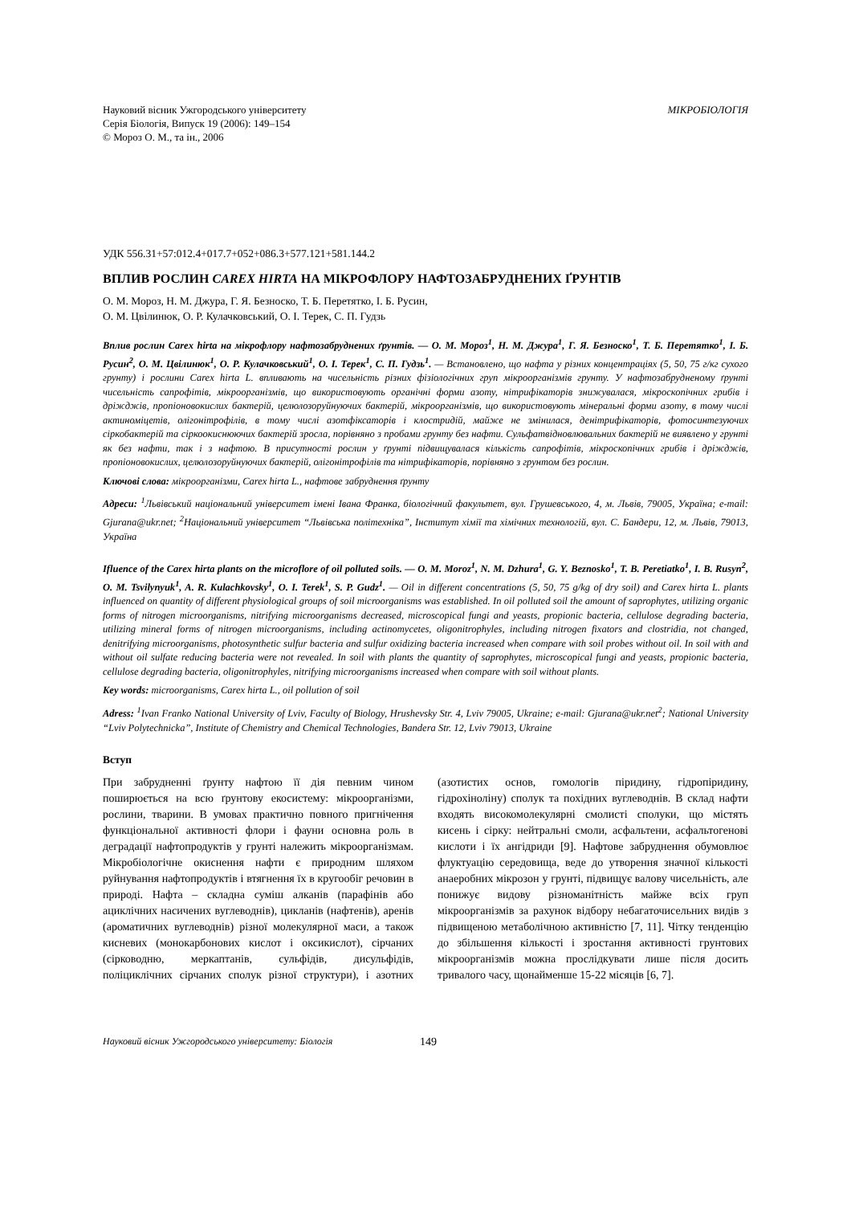Науковий вісник Ужгородського університету
Серія Біологія, Випуск 19 (2006): 149–154
© Мороз О. М., та ін., 2006
МІКРОБІОЛОГІЯ
УДК 556.31+57:012.4+017.7+052+086.3+577.121+581.144.2
ВПЛИВ РОСЛИН CAREX HIRTA НА МІКРОФЛОРУ НАФТОЗАБРУДНЕНИХ ҐРУНТІВ
О. М. Мороз, Н. М. Джура, Г. Я. Безноско, Т. Б. Перетятко, І. Б. Русин,
О. М. Цвілинюк, О. Р. Кулачковський, О. І. Терек, С. П. Гудзь
Вплив рослин Carex hirta на мікрофлору нафтозабруднених ґрунтів. — О. М. Мороз<sup>1</sup>, Н. М. Джура<sup>1</sup>, Г. Я. Безноско<sup>1</sup>, Т. Б. Перетятко<sup>1</sup>, І. Б. Русин<sup>2</sup>, О. М. Цвілинюк<sup>1</sup>, О. Р. Кулачковський<sup>1</sup>, О. І. Терек<sup>1</sup>, С. П. Гудзь<sup>1</sup>. — Встановлено, що нафта у різних концентраціях (5, 50, 75 г/кг сухого грунту) і рослини Carex hirta L. впливають на чисельність різних фізіологічних груп мікроорганізмів грунту. У нафтозабрудненому ґрунті чисельність сапрофітів, мікроорганізмів, що використовують органічні форми азоту, нітрифікаторів знижувалася, мікроскопічних грибів і дріжджів, пропіоновокислих бактерій, целюлозоруйнуючих бактерій, мікроорганізмів, що використовують мінеральні форми азоту, в тому числі актиноміцетів, олігонітрофілів, в тому числі азотфіксаторів і клостридій, майже не змінилася, денітрифікаторів, фотосинтезуючих сіркобактерій та сіркоокиснюючих бактерій зросла, порівняно з пробами грунту без нафти. Сульфатвідновлювальних бактерій не виявлено у грунті як без нафти, так і з нафтою. В присутності рослин у ґрунті підвищувалася кількість сапрофітів, мікроскопічних грибів і дріжджів, пропіоновокислих, целюлозоруйнуючих бактерій, олігонітрофілів та нітрифікаторів, порівняно з грунтом без рослин.
Ключові слова: мікроорганізми, Carex hirta L., нафтове забруднення ґрунту
Адреси: <sup>1</sup>Львівський національний університет імені Івана Франка, біологічний факультет, вул. Грушевського, 4, м. Львів, 79005, Україна; e-mail: Gjurana@ukr.net; <sup>2</sup>Національний університет “Львівська політехніка”, Інститут хімії та хімічних технологій, вул. С. Бандери, 12, м. Львів, 79013, Україна
Ifluence of the Carex hirta plants on the microflore of oil polluted soils. — O. M. Moroz<sup>1</sup>, N. M. Dzhura<sup>1</sup>, G. Y. Beznosko<sup>1</sup>, T. B. Peretiatko<sup>1</sup>, I. B. Rusyn<sup>2</sup>, O. M. Tsvilynyuk<sup>1</sup>, A. R. Kulachkovsky<sup>1</sup>, O. I. Terek<sup>1</sup>, S. P. Gudz<sup>1</sup>. — Oil in different concentrations (5, 50, 75 g/kg of dry soil) and Carex hirta L. plants influenced on quantity of different physiological groups of soil microorganisms was established. In oil polluted soil the amount of saprophytes, utilizing organic forms of nitrogen microorganisms, nitrifying microorganisms decreased, microscopical fungi and yeasts, propionic bacteria, cellulose degrading bacteria, utilizing mineral forms of nitrogen microorganisms, including actinomycetes, oligonitrophyles, including nitrogen fixators and clostridia, not changed, denitrifying microorganisms, photosynthetic sulfur bacteria and sulfur oxidizing bacteria increased when compare with soil probes without oil. In soil with and without oil sulfate reducing bacteria were not revealed. In soil with plants the quantity of saprophytes, microscopical fungi and yeasts, propionic bacteria, cellulose degrading bacteria, oligonitrophyles, nitrifying microorganisms increased when compare with soil without plants.
Key words: microorganisms, Carex hirta L., oil pollution of soil
Adress: <sup>1</sup>Ivan Franko National University of Lviv, Faculty of Biology, Hrushevsky Str. 4, Lviv 79005, Ukraine; e-mail: Gjurana@ukr.net<sup>2</sup>; National University “Lviv Polytechnicka”, Institute of Chemistry and Chemical Technologies, Bandera Str. 12, Lviv 79013, Ukraine
Вступ
При забрудненні ґрунту нафтою її дія певним чином поширюється на всю ґрунтову екосистему: мікроорганізми, рослини, тварини. В умовах практично повного пригнічення функціональної активності флори і фауни основна роль в деградації нафтопродуктів у грунті належить мікроорганізмам. Мікробіологічне окиснення нафти є природним шляхом руйнування нафтопродуктів і втягнення їх в кругообіг речовин в природі. Нафта – складна суміш алканів (парафінів або ациклічних насичених вуглеводнів), цикланів (нафтенів), аренів (ароматичних вуглеводнів) різної молекулярної маси, а також кисневих (монокарбонових кислот і оксикислот), сірчаних (сірководню, меркаптанів, сульфідів, дисульфідів, поліциклічних сірчаних сполук різної структури), і азотних (азотистих основ, гомологів піридину, гідропіридину, гідрохіноліну) сполук та похідних вуглеводнів. В склад нафти входять високомолекулярні смолисті сполуки, що містять кисень і сірку: нейтральні смоли, асфальтени, асфальтогенові кислоти і їх ангідриди [9]. Нафтове забруднення обумовлює флуктуацію середовища, веде до утворення значної кількості анаеробних мікрозон у грунті, підвищує валову чисельність, але понижує видову різноманітність майже всіх груп мікроорганізмів за рахунок відбору небагаточисельних видів з підвищеною метаболічною активністю [7, 11]. Чітку тенденцію до збільшення кількості і зростання активності грунтових мікроорганізмів можна прослідкувати лише після досить тривалого часу, щонайменше 15-22 місяців [6, 7].
Науковий вісник Ужгородського університету: Біологія 149